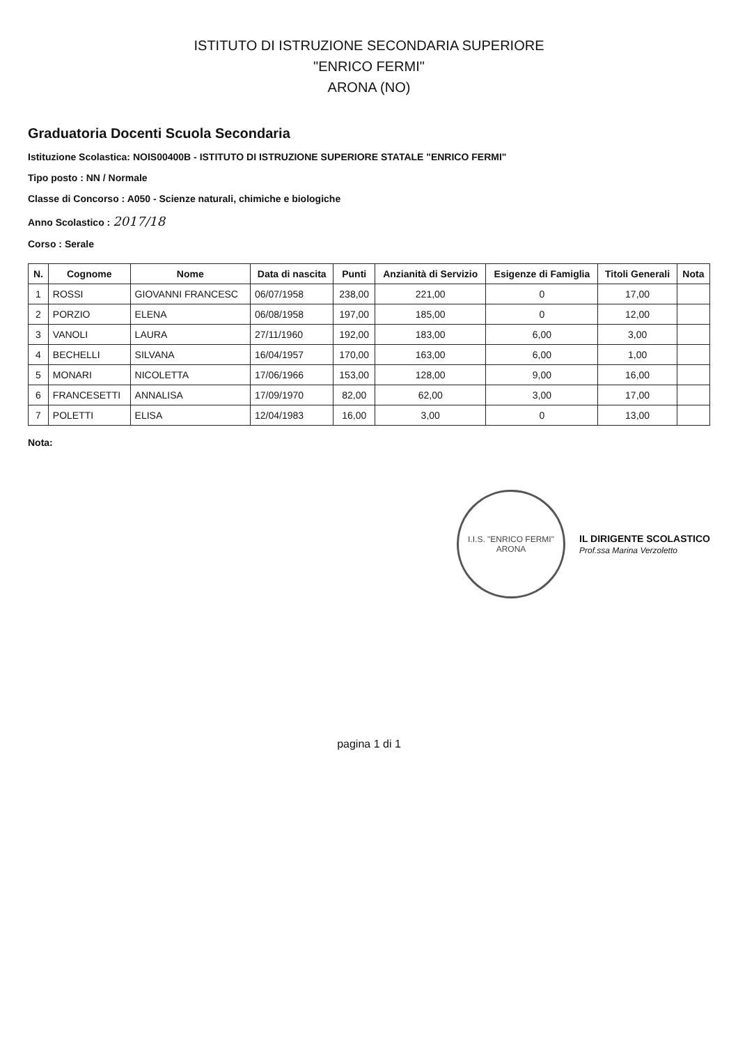ISTITUTO DI ISTRUZIONE SECONDARIA SUPERIORE
"ENRICO FERMI"
ARONA (NO)
Graduatoria Docenti Scuola Secondaria
Istituzione Scolastica: NOIS00400B - ISTITUTO DI ISTRUZIONE SUPERIORE STATALE "ENRICO FERMI"
Tipo posto : NN / Normale
Classe di Concorso : A050 - Scienze naturali, chimiche e biologiche
Anno Scolastico : 2017/18
Corso : Serale
| N. | Cognome | Nome | Data di nascita | Punti | Anzianità di Servizio | Esigenze di Famiglia | Titoli Generali | Nota |
| --- | --- | --- | --- | --- | --- | --- | --- | --- |
| 1 | ROSSI | GIOVANNI FRANCESC | 06/07/1958 | 238,00 | 221,00 | 0 | 17,00 | |
| 2 | PORZIO | ELENA | 06/08/1958 | 197,00 | 185,00 | 0 | 12,00 | |
| 3 | VANOLI | LAURA | 27/11/1960 | 192,00 | 183,00 | 6,00 | 3,00 | |
| 4 | BECHELLI | SILVANA | 16/04/1957 | 170,00 | 163,00 | 6,00 | 1,00 | |
| 5 | MONARI | NICOLETTA | 17/06/1966 | 153,00 | 128,00 | 9,00 | 16,00 | |
| 6 | FRANCESETTI | ANNALISA | 17/09/1970 | 82,00 | 62,00 | 3,00 | 17,00 | |
| 7 | POLETTI | ELISA | 12/04/1983 | 16,00 | 3,00 | 0 | 13,00 | |
Nota:
I.I.S. "ENRICO FERMI"
ARONA
IL DIRIGENTE SCOLASTICO
Prof.ssa Marina Verzoletto
pagina 1 di 1